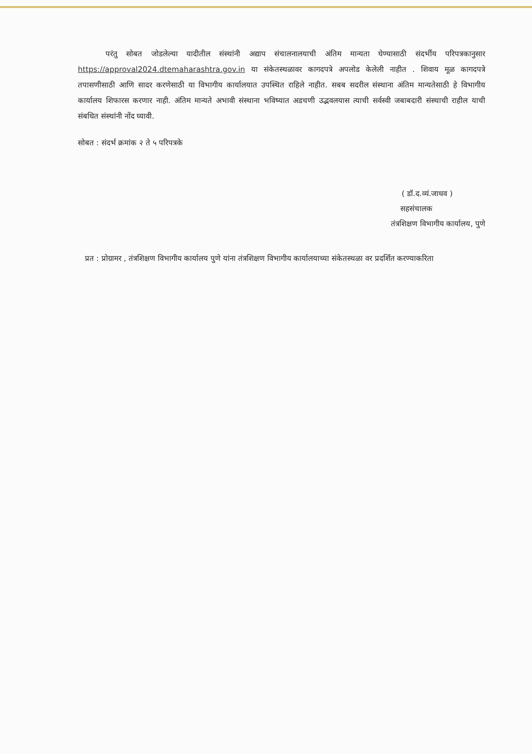परंतु सोबत जोडलेल्या यादीतील संस्थांनी अद्याप संचालनालयाची अंतिम मान्यता घेण्यासाठी संदर्भीय परिपत्रकानुसार https://approval2024.dtemaharashtra.gov.in या संकेतस्थळावर कागदपत्रे अपलोड केलेली नाहीत . शिवाय मूळ कागदपत्रे तपासणीसाठी आणि सादर करणेसाठी या विभागीय कार्यालयात उपस्थित राहिले नाहीत. सबब सदरील संस्थाना अंतिम मान्यतेसाठी हे विभागीय कार्यालय शिफारस करणार नाही. अंतिम मान्यते अभावी संस्थाना भविष्यात अडचणी उद्भवलयास त्याची सर्वस्वी जबाबदारी संस्थाची राहील याची संबधित संस्थांनी नोंद घ्यावी.
सोबत : संदर्भ क्रमांक २ ते ५ परिपत्रके
( डॉ.द.व्यं.जाधव )
सहसंचालक
तंत्रशिक्षण विभागीय कार्यालय, पुणे
प्रत : प्रोग्रामर , तंत्रशिक्षण विभागीय कार्यालय पुणे यांना तंत्रशिक्षण विभागीय कार्यालयाच्या संकेतस्थळा वर प्रदर्शित करण्याकरिता